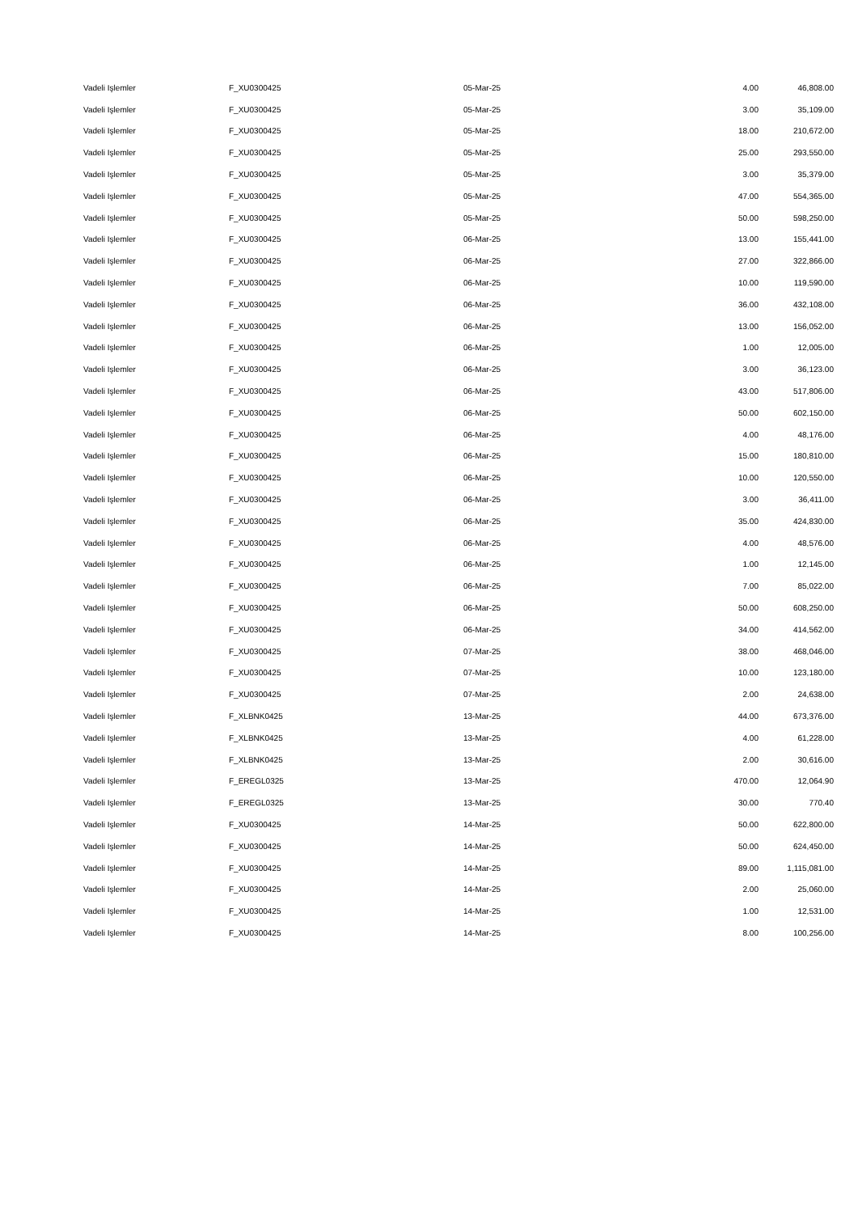| Vadeli Işlemler | F_XU0300425 | 05-Mar-25 | 4.00 | 46,808.00 |
| Vadeli Işlemler | F_XU0300425 | 05-Mar-25 | 3.00 | 35,109.00 |
| Vadeli Işlemler | F_XU0300425 | 05-Mar-25 | 18.00 | 210,672.00 |
| Vadeli Işlemler | F_XU0300425 | 05-Mar-25 | 25.00 | 293,550.00 |
| Vadeli Işlemler | F_XU0300425 | 05-Mar-25 | 3.00 | 35,379.00 |
| Vadeli Işlemler | F_XU0300425 | 05-Mar-25 | 47.00 | 554,365.00 |
| Vadeli Işlemler | F_XU0300425 | 05-Mar-25 | 50.00 | 598,250.00 |
| Vadeli Işlemler | F_XU0300425 | 06-Mar-25 | 13.00 | 155,441.00 |
| Vadeli Işlemler | F_XU0300425 | 06-Mar-25 | 27.00 | 322,866.00 |
| Vadeli Işlemler | F_XU0300425 | 06-Mar-25 | 10.00 | 119,590.00 |
| Vadeli Işlemler | F_XU0300425 | 06-Mar-25 | 36.00 | 432,108.00 |
| Vadeli Işlemler | F_XU0300425 | 06-Mar-25 | 13.00 | 156,052.00 |
| Vadeli Işlemler | F_XU0300425 | 06-Mar-25 | 1.00 | 12,005.00 |
| Vadeli Işlemler | F_XU0300425 | 06-Mar-25 | 3.00 | 36,123.00 |
| Vadeli Işlemler | F_XU0300425 | 06-Mar-25 | 43.00 | 517,806.00 |
| Vadeli Işlemler | F_XU0300425 | 06-Mar-25 | 50.00 | 602,150.00 |
| Vadeli Işlemler | F_XU0300425 | 06-Mar-25 | 4.00 | 48,176.00 |
| Vadeli Işlemler | F_XU0300425 | 06-Mar-25 | 15.00 | 180,810.00 |
| Vadeli Işlemler | F_XU0300425 | 06-Mar-25 | 10.00 | 120,550.00 |
| Vadeli Işlemler | F_XU0300425 | 06-Mar-25 | 3.00 | 36,411.00 |
| Vadeli Işlemler | F_XU0300425 | 06-Mar-25 | 35.00 | 424,830.00 |
| Vadeli Işlemler | F_XU0300425 | 06-Mar-25 | 4.00 | 48,576.00 |
| Vadeli Işlemler | F_XU0300425 | 06-Mar-25 | 1.00 | 12,145.00 |
| Vadeli Işlemler | F_XU0300425 | 06-Mar-25 | 7.00 | 85,022.00 |
| Vadeli Işlemler | F_XU0300425 | 06-Mar-25 | 50.00 | 608,250.00 |
| Vadeli Işlemler | F_XU0300425 | 06-Mar-25 | 34.00 | 414,562.00 |
| Vadeli Işlemler | F_XU0300425 | 07-Mar-25 | 38.00 | 468,046.00 |
| Vadeli Işlemler | F_XU0300425 | 07-Mar-25 | 10.00 | 123,180.00 |
| Vadeli Işlemler | F_XU0300425 | 07-Mar-25 | 2.00 | 24,638.00 |
| Vadeli Işlemler | F_XLBNK0425 | 13-Mar-25 | 44.00 | 673,376.00 |
| Vadeli Işlemler | F_XLBNK0425 | 13-Mar-25 | 4.00 | 61,228.00 |
| Vadeli Işlemler | F_XLBNK0425 | 13-Mar-25 | 2.00 | 30,616.00 |
| Vadeli Işlemler | F_EREGL0325 | 13-Mar-25 | 470.00 | 12,064.90 |
| Vadeli Işlemler | F_EREGL0325 | 13-Mar-25 | 30.00 | 770.40 |
| Vadeli Işlemler | F_XU0300425 | 14-Mar-25 | 50.00 | 622,800.00 |
| Vadeli Işlemler | F_XU0300425 | 14-Mar-25 | 50.00 | 624,450.00 |
| Vadeli Işlemler | F_XU0300425 | 14-Mar-25 | 89.00 | 1,115,081.00 |
| Vadeli Işlemler | F_XU0300425 | 14-Mar-25 | 2.00 | 25,060.00 |
| Vadeli Işlemler | F_XU0300425 | 14-Mar-25 | 1.00 | 12,531.00 |
| Vadeli Işlemler | F_XU0300425 | 14-Mar-25 | 8.00 | 100,256.00 |